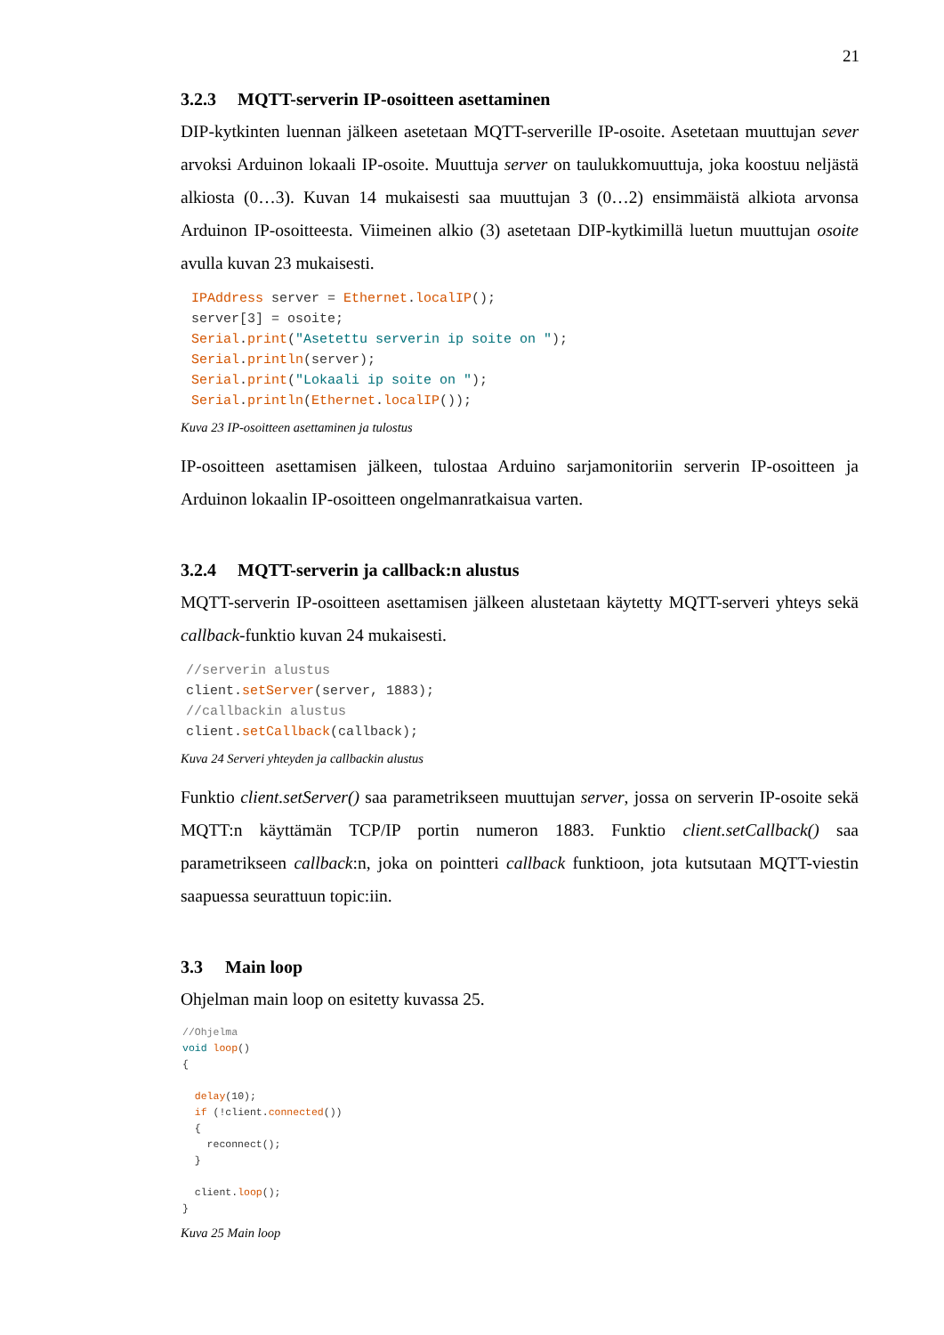21
3.2.3 MQTT-serverin IP-osoitteen asettaminen
DIP-kytkinten luennan jälkeen asetetaan MQTT-serverille IP-osoite. Asetetaan muuttujan sever arvoksi Arduinon lokaali IP-osoite. Muuttuja server on taulukkomuuttuja, joka koostuu neljästä alkiosta (0…3). Kuvan 14 mukaisesti saa muuttujan 3 (0…2) ensimmäistä alkiota arvonsa Arduinon IP-osoitteesta. Viimeinen alkio (3) asetetaan DIP-kytkimillä luetun muuttujan osoite avulla kuvan 23 mukaisesti.
IPAddress server = Ethernet.localIP();
server[3] = osoite;
Serial.print("Asetettu serverin ip soite on ");
Serial.println(server);
Serial.print("Lokaali ip soite on ");
Serial.println(Ethernet.localIP());
Kuva 23 IP-osoitteen asettaminen ja tulostus
IP-osoitteen asettamisen jälkeen, tulostaa Arduino sarjamonitoriin serverin IP-osoitteen ja Arduinon lokaalin IP-osoitteen ongelmanratkaisua varten.
3.2.4 MQTT-serverin ja callback:n alustus
MQTT-serverin IP-osoitteen asettamisen jälkeen alustetaan käytetty MQTT-serveri yhteys sekä callback-funktio kuvan 24 mukaisesti.
//serverin alustus
client.setServer(server, 1883);
//callbackin alustus
client.setCallback(callback);
Kuva 24 Serveri yhteyden ja callbackin alustus
Funktio client.setServer() saa parametrikseen muuttujan server, jossa on serverin IP-osoite sekä MQTT:n käyttämän TCP/IP portin numeron 1883. Funktio client.setCallback() saa parametrikseen callback:n, joka on pointteri callback funktioon, jota kutsutaan MQTT-viestin saapuessa seurattuun topic:iin.
3.3 Main loop
Ohjelman main loop on esitetty kuvassa 25.
//Ohjelma
void loop()
{

  delay(10);
  if (!client.connected())
  {
    reconnect();
  }

  client.loop();
}
Kuva 25 Main loop